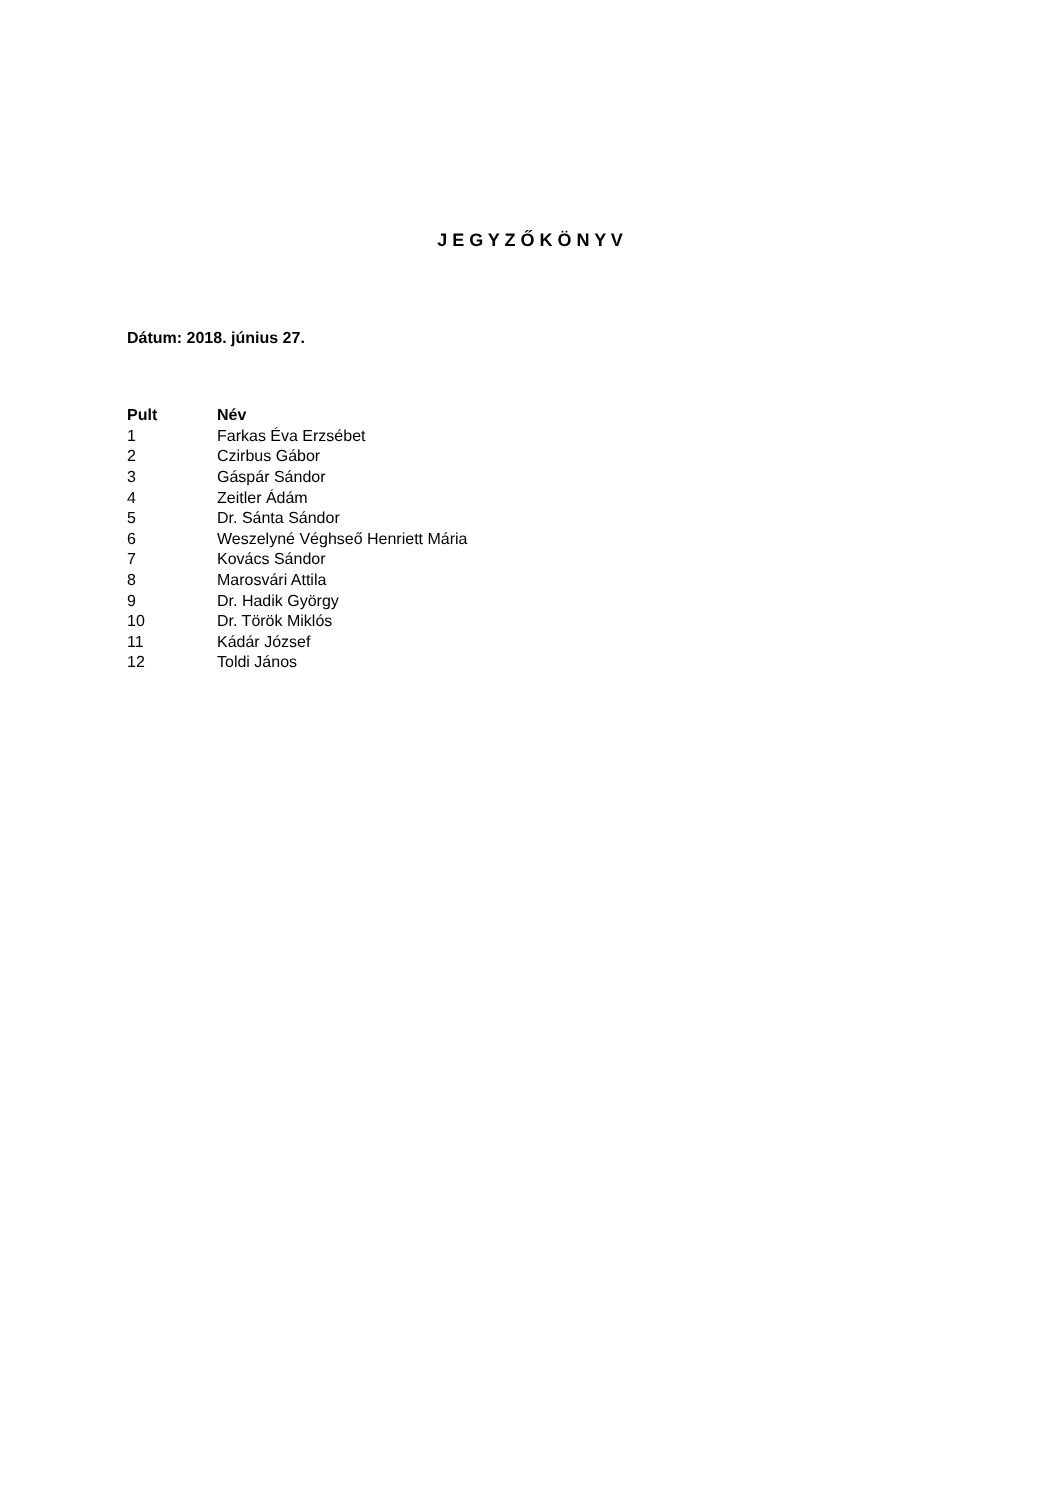J E G Y Z Ő K Ö N Y V
Dátum: 2018. június 27.
| Pult | Név |
| --- | --- |
| 1 | Farkas Éva Erzsébet |
| 2 | Czirbus Gábor |
| 3 | Gáspár Sándor |
| 4 | Zeitler Ádám |
| 5 | Dr. Sánta Sándor |
| 6 | Weszelyné Véghseő Henriett Mária |
| 7 | Kovács Sándor |
| 8 | Marosvári Attila |
| 9 | Dr. Hadik György |
| 10 | Dr. Török Miklós |
| 11 | Kádár József |
| 12 | Toldi János |